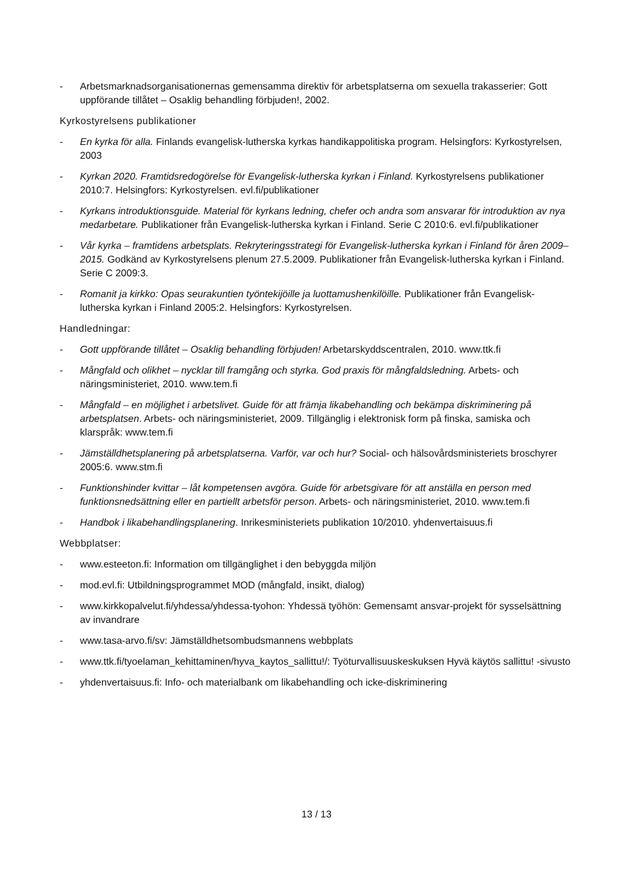- Arbetsmarknadsorganisationernas gemensamma direktiv för arbetsplatserna om sexuella trakasserier: Gott uppförande tillåtet – Osaklig behandling förbjuden!, 2002.
Kyrkostyrelsens publikationer
- En kyrka för alla. Finlands evangelisk-lutherska kyrkas handikappolitiska program. Helsingfors: Kyrkostyrelsen, 2003
- Kyrkan 2020. Framtidsredogörelse för Evangelisk-lutherska kyrkan i Finland. Kyrkostyrelsens publikationer 2010:7. Helsingfors: Kyrkostyrelsen. evl.fi/publikationer
- Kyrkans introduktionsguide. Material för kyrkans ledning, chefer och andra som ansvarar för introduktion av nya medarbetare. Publikationer från Evangelisk-lutherska kyrkan i Finland. Serie C 2010:6. evl.fi/publikationer
- Vår kyrka – framtidens arbetsplats. Rekryteringsstrategi för Evangelisk-lutherska kyrkan i Finland för åren 2009–2015. Godkänd av Kyrkostyrelsens plenum 27.5.2009. Publikationer från Evangelisk-lutherska kyrkan i Finland. Serie C 2009:3.
- Romanit ja kirkko: Opas seurakuntien työntekijöille ja luottamushenkilöille. Publikationer från Evangelisk-lutherska kyrkan i Finland 2005:2. Helsingfors: Kyrkostyrelsen.
Handledningar:
- Gott uppförande tillåtet – Osaklig behandling förbjuden! Arbetarskyddscentralen, 2010. www.ttk.fi
- Mångfald och olikhet – nycklar till framgång och styrka. God praxis för mångfaldsledning. Arbets- och näringsministeriet, 2010. www.tem.fi
- Mångfald – en möjlighet i arbetslivet. Guide för att främja likabehandling och bekämpa diskriminering på arbetsplatsen. Arbets- och näringsministeriet, 2009. Tillgänglig i elektronisk form på finska, samiska och klarspråk: www.tem.fi
- Jämställdhetsplanering på arbetsplatserna. Varför, var och hur? Social- och hälsovårdsministeriets broschyrer 2005:6. www.stm.fi
- Funktionshinder kvittar – låt kompetensen avgöra. Guide för arbetsgivare för att anställa en person med funktionsnedsättning eller en partiellt arbetsför person. Arbets- och näringsministeriet, 2010. www.tem.fi
- Handbok i likabehandlingsplanering. Inrikesministeriets publikation 10/2010. yhdenvertaisuus.fi
Webbplatser:
- www.esteeton.fi: Information om tillgänglighet i den bebyggda miljön
- mod.evl.fi: Utbildningsprogrammet MOD (mångfald, insikt, dialog)
- www.kirkkopalvelut.fi/yhdessa/yhdessa-tyohon: Yhdessä työhön: Gemensamt ansvar-projekt för sysselsättning av invandrare
- www.tasa-arvo.fi/sv: Jämställdhetsombudsmannens webbplats
- www.ttk.fi/tyoelaman_kehittaminen/hyva_kaytos_sallittu!/: Työturvallisuuskeskuksen Hyvä käytös sallittu! -sivusto
- yhdenvertaisuus.fi: Info- och materialbank om likabehandling och icke-diskriminering
13 / 13